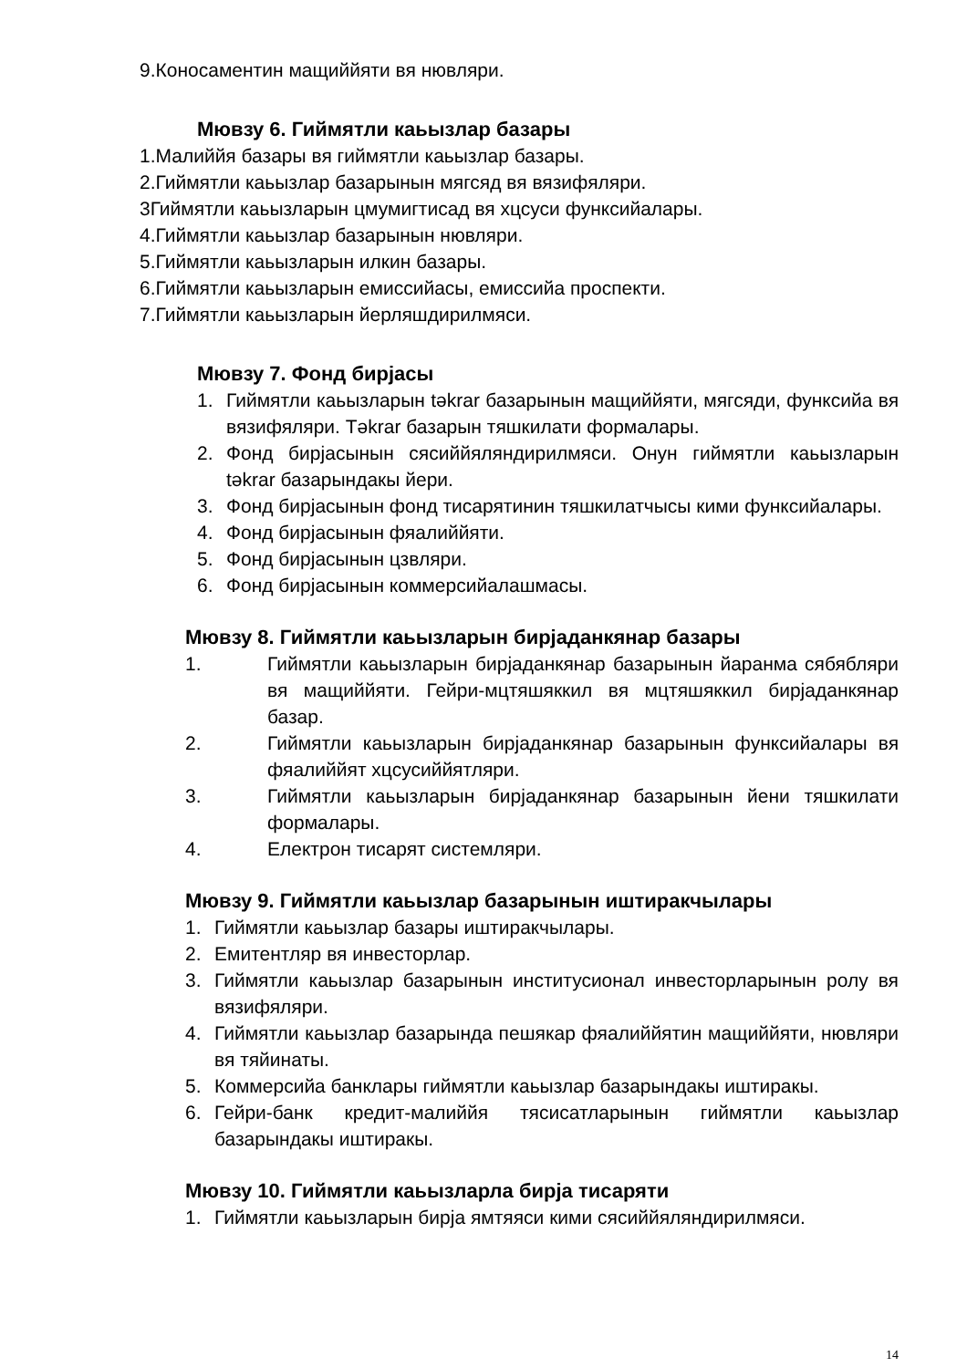9.Коносаментин мащиййяти вя нювляри.
Мювзу 6. Гиймятли каьызлар базары
1.Малиййя базары вя гиймятли каьызлар базары.
2.Гиймятли каьызлар базарынын мягсяд вя вязифяляри.
3Гиймятли каьызларын цмумигтисад вя хцсуси функсийалары.
4.Гиймятли каьызлар базарынын нювляри.
5.Гиймятли каьызларын илкин базары.
6.Гиймятли каьызларын емиссийасы, емиссийа проспекти.
7.Гиймятли каьызларын йерляшдирилмяси.
Мювзу 7. Фонд бирјасы
1. Гиймятли каьызларын təkrar базарынын мащиййяти, мягсяди, функсийа вя вязифяляри. Təkrar базарын тяшкилати формалары.
2. Фонд бирјасынын сясиййяляндирилмяси. Онун гиймятли каьызларын təkrar базарындакы йери.
3. Фонд бирјасынын фонд тисарятинин тяшкилатчысы кими функсийалары.
4. Фонд бирјасынын фяалиййяти.
5. Фонд бирјасынын цзвляри.
6. Фонд бирјасынын коммерсийалашмасы.
Мювзу 8. Гиймятли каьызларын бирјаданкянар базары
1. Гиймятли каьызларын бирјаданкянар базарынын йаранма сябябляри вя мащиййяти. Гейри-мцтяшяккил вя мцтяшяккил бирјаданкянар базар.
2. Гиймятли каьызларын бирјаданкянар базарынын функсийалары вя фяалиййят хцсусиййятляри.
3. Гиймятли каьызларын бирјаданкянар базарынын йени тяшкилати формалары.
4. Електрон тисарят системляри.
Мювзу 9. Гиймятли каьызлар базарынын иштиракчылары
1. Гиймятли каьызлар базары иштиракчылары.
2. Емитентляр вя инвесторлар.
3. Гиймятли каьызлар базарынын институсионал инвесторларынын ролу вя вязифяляри.
4. Гиймятли каьызлар базарында пешякар фяалиййятин мащиййяти, нювляри вя тяйинаты.
5. Коммерсийа банклары гиймятли каьызлар базарындакы иштиракы.
6. Гейри-банк кредит-малиййя тясисатларынын гиймятли каьызлар базарындакы иштиракы.
Мювзу 10. Гиймятли каьызларла бирја тисаряти
1. Гиймятли каьызларын бирја ямтяяси кими сясиййяляндирилмяси.
14